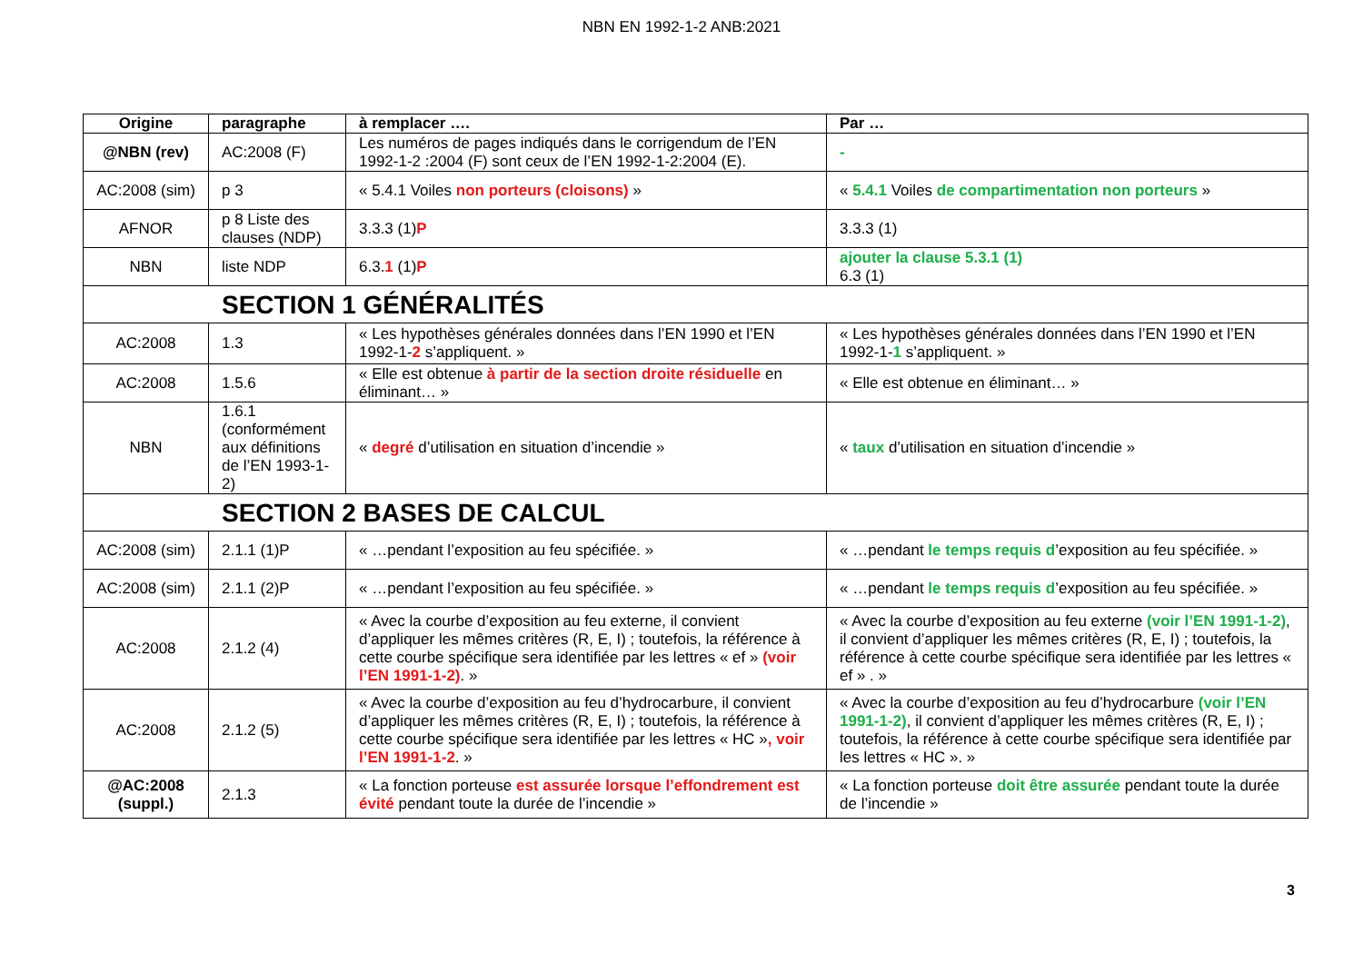NBN EN 1992-1-2 ANB:2021
| Origine | paragraphe | à remplacer …. | Par … |
| --- | --- | --- | --- |
| @NBN (rev) | AC:2008 (F) | Les numéros de pages indiqués dans le corrigendum de l’EN 1992-1-2 :2004 (F) sont ceux de l’EN 1992-1-2:2004 (E). | - |
| AC:2008 (sim) | p 3 | « 5.4.1 Voiles non porteurs (cloisons) » | « 5.4.1 Voiles de compartimentation non porteurs » |
| AFNOR | p 8 Liste des clauses (NDP) | 3.3.3 (1) P | 3.3.3 (1) |
| NBN | liste NDP | 6.3. 1 (1) P | ajouter la clause 5.3.1 (1) 6.3 (1) |
| SECTION 1 GÉNÉRALITÉS | | | |
| AC:2008 | 1.3 | « Les hypothèses générales données dans l’EN 1990 et l’EN 1992-1- 2 s’appliquent. » | « Les hypothèses générales données dans l’EN 1990 et l’EN 1992-1- 1 s’appliquent. » |
| AC:2008 | 1.5.6 | « Elle est obtenue à partir de la section droite résiduelle en éliminant… » | « Elle est obtenue en éliminant… » |
| NBN | 1.6.1 (conformément aux définitions de l’EN 1993-1-2) | « degré d’utilisation en situation d’incendie » | « taux d’utilisation en situation d’incendie » |
| SECTION 2 BASES DE CALCUL | | | |
| AC:2008 (sim) | 2.1.1 (1)P | « …pendant l’exposition au feu spécifiée. » | « …pendant le temps requis d ’exposition au feu spécifiée. » |
| AC:2008 (sim) | 2.1.1 (2)P | « …pendant l’exposition au feu spécifiée. » | « …pendant le temps requis d ’exposition au feu spécifiée. » |
| AC:2008 | 2.1.2 (4) | « Avec la courbe d’exposition au feu externe, il convient d’appliquer les mêmes critères (R, E, I) ; toutefois, la référence à cette courbe spécifique sera identifiée par les lettres « ef » (voir l’EN 1991-1-2) . » | « Avec la courbe d’exposition au feu externe (voir l’EN 1991-1-2) , il convient d’appliquer les mêmes critères (R, E, I) ; toutefois, la référence à cette courbe spécifique sera identifiée par les lettres « ef » . » |
| AC:2008 | 2.1.2 (5) | « Avec la courbe d’exposition au feu d’hydrocarbure, il convient d’appliquer les mêmes critères (R, E, I) ; toutefois, la référence à cette courbe spécifique sera identifiée par les lettres « HC » , voir l’EN 1991-1-2 . » | « Avec la courbe d’exposition au feu d’hydrocarbure (voir l’EN 1991-1-2) , il convient d’appliquer les mêmes critères (R, E, I) ; toutefois, la référence à cette courbe spécifique sera identifiée par les lettres « HC ». » |
| @AC:2008 (suppl.) | 2.1.3 | « La fonction porteuse est assurée lorsque l’effondrement est évité pendant toute la durée de l’incendie » | « La fonction porteuse doit être assurée pendant toute la durée de l’incendie » |
3